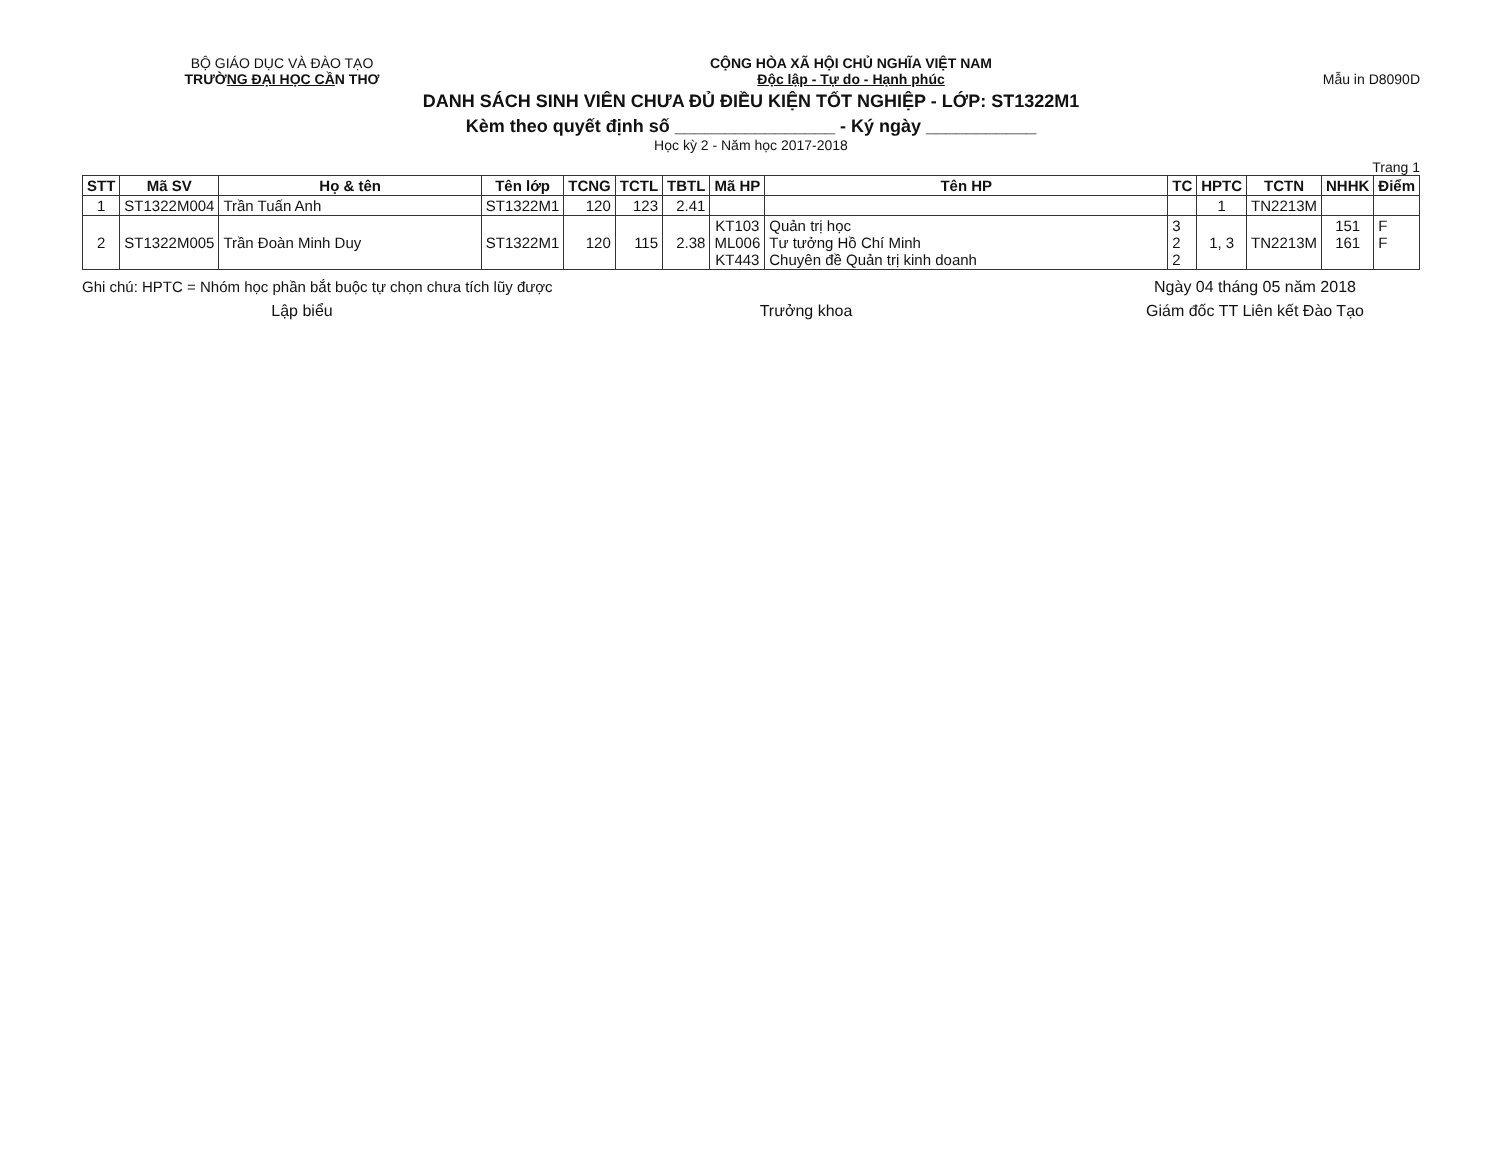BỘ GIÁO DỤC VÀ ĐÀO TẠO
TRƯỜNG ĐẠI HỌC CẦN THƠ
CỘNG HÒA XÃ HỘI CHỦ NGHĨA VIỆT NAM
Độc lập - Tự do - Hạnh phúc
Mẫu in D8090D
DANH SÁCH SINH VIÊN CHƯA ĐỦ ĐIỀU KIỆN TỐT NGHIỆP - LỚP: ST1322M1
Kèm theo quyết định số ________________ - Ký ngày ___________
Học kỳ 2 - Năm học 2017-2018
Trang 1
| STT | Mã SV | Họ & tên | Tên lớp | TCNG | TCTL | TBTL | Mã HP | Tên HP | TC | HPTC | TCTN | NHHK | Điểm |
| --- | --- | --- | --- | --- | --- | --- | --- | --- | --- | --- | --- | --- | --- |
| 1 | ST1322M004 | Trần Tuấn Anh | ST1322M1 | 120 | 123 | 2.41 | | | | 1 | TN2213M | | |
| 2 | ST1322M005 | Trần Đoàn Minh Duy | ST1322M1 | 120 | 115 | 2.38 | KT103 ML006 KT443 | Quản trị học Tư tưởng Hồ Chí Minh Chuyên đề Quản trị kinh doanh | 3 2 2 | 1, 3 | TN2213M | 151 161 | F F |
Ghi chú: HPTC = Nhóm học phần bắt buộc tự chọn chưa tích lũy được
Ngày 04 tháng 05 năm 2018
Lập biểu Trưởng khoa Giám đốc TT Liên kết Đào Tạo